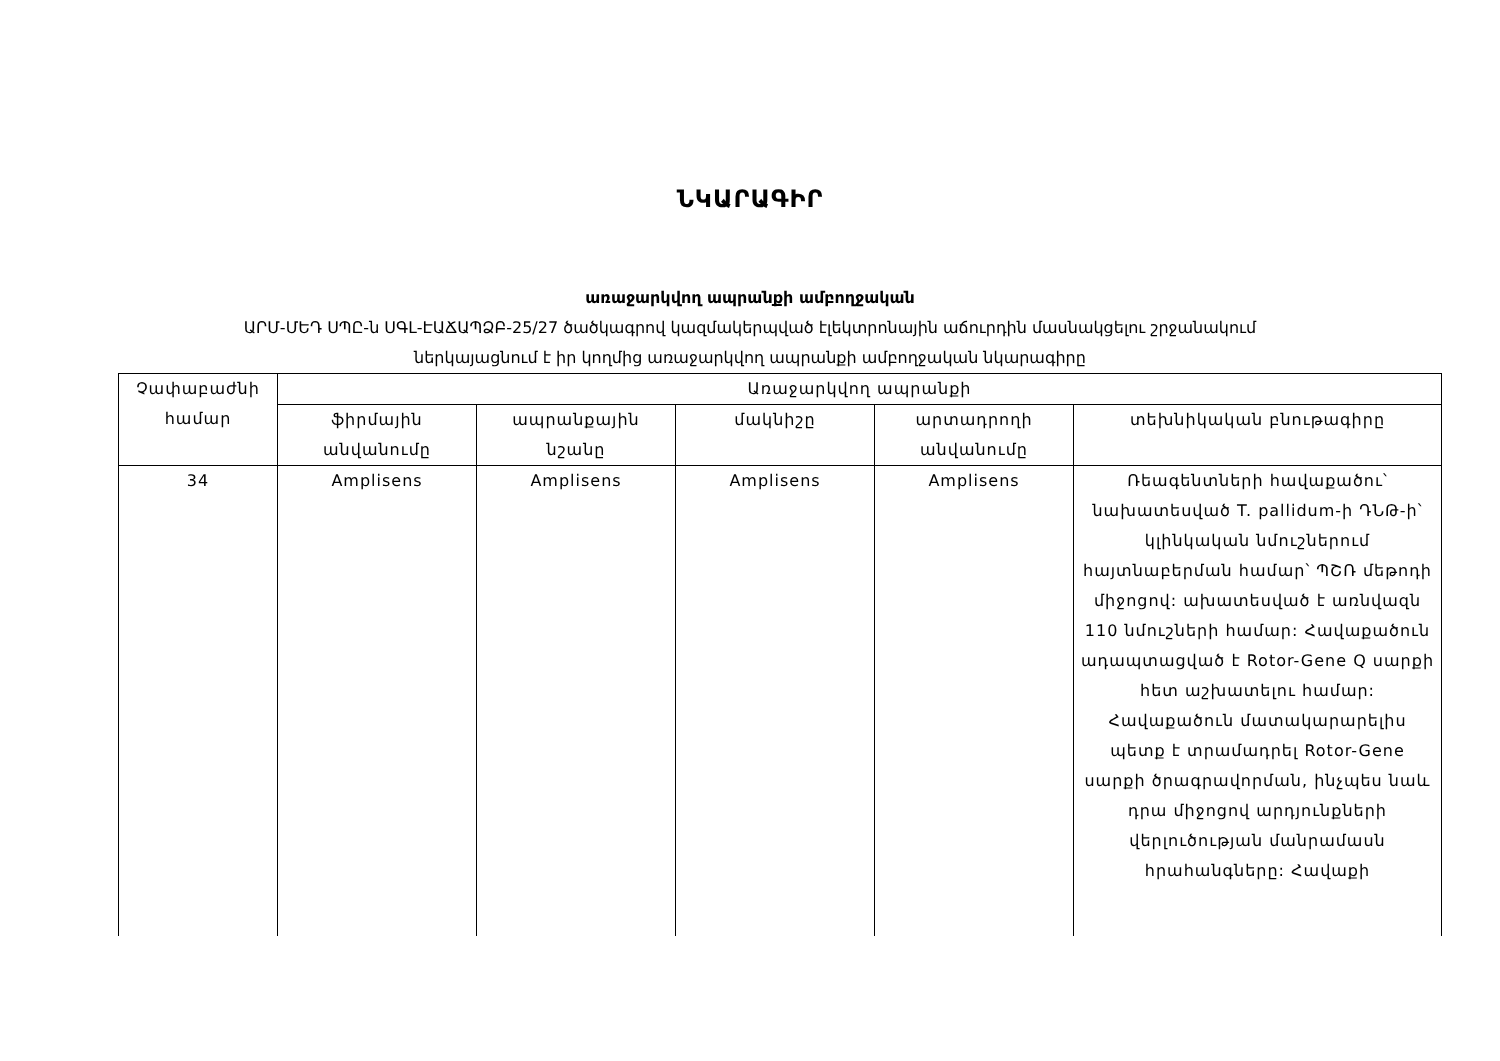ՆԿԱՐԱԳԻՐ
առաջարկվող ապրանքի ամբողջական
ԱՐՄ-ՄԵԴ ՍՊԸ-ն ՍԳԼ-ԷԱՃԱՊՁԲ-25/27 ծածկագրով կազմակերպված էլեկտրոնային աճուրդին մասնակցելու շրջանակում
ներկայացնում է իր կողմից առաջարկվող ապրանքի ամբողջական նկարագիրը
| Չափաբաժնի համար | Առաջարկվող ապրանքի | | | | |
| --- | --- | --- | --- | --- | --- |
| | ֆիրմային անվանումը | ապրանքային նշանը | մակնիշը | արտադրողի անվանումը | տեխնիկական բնութագիրը |
| 34 | Amplisens | Amplisens | Amplisens | Amplisens | Ռեագենտների հավաքածու՝ նախատեսված T. pallidum-ի ԴՆԹ-ի՝ կլինկական նմուշներում հայտնաբերման համար՝ ՊՇՌ մեթոդի միջոցով: ախատեսված է առնվազն 110 նմուշների համար: Հավաքածուն ադապտացված է Rotor-Gene Q սարքի հետ աշխատելու համար: Հավաքածուն մատակարարելիս պետք է տրամադրել Rotor-Gene սարքի ծրագրավորման, ինչպես նաև դրա միջոցով արդյունքների վերլուծության մանրամասն հրահանգները: Հավաքի |